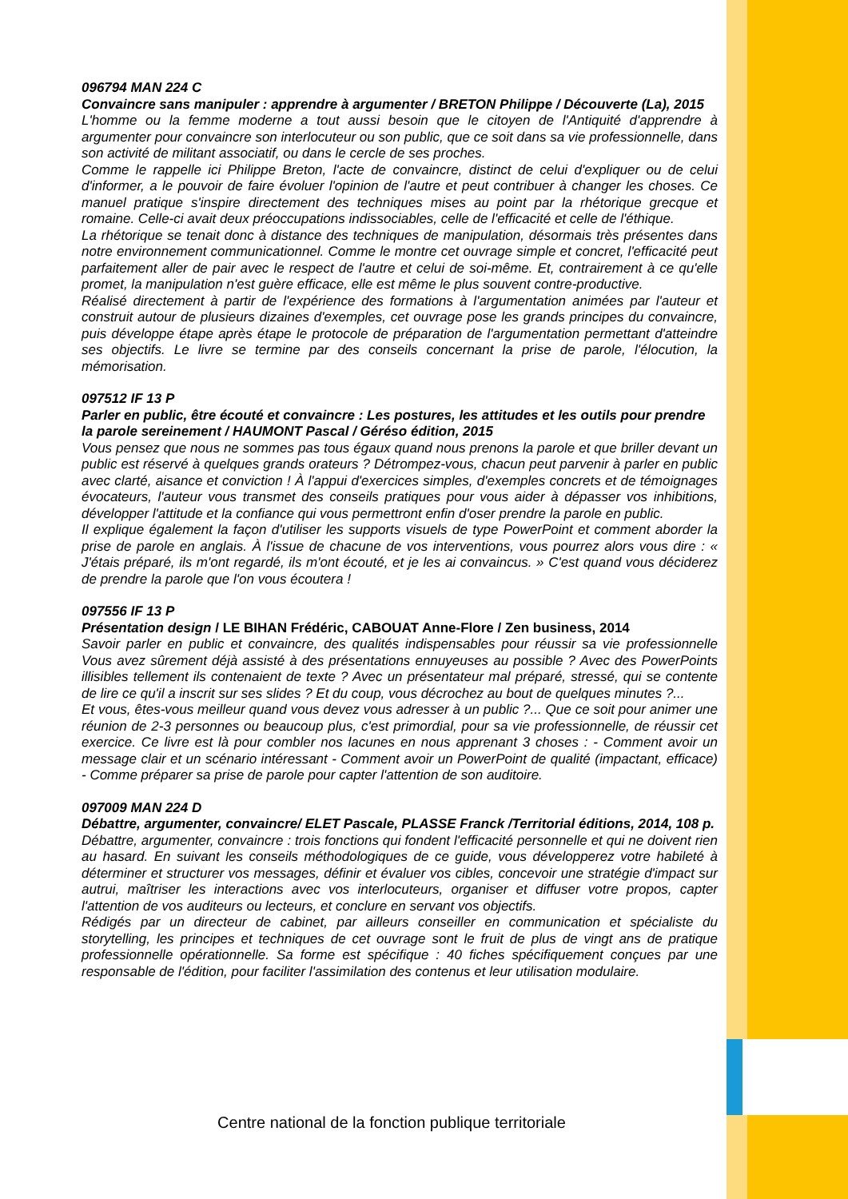096794 MAN 224 C
Convaincre sans manipuler : apprendre à argumenter / BRETON Philippe / Découverte (La), 2015
L'homme ou la femme moderne a tout aussi besoin que le citoyen de l'Antiquité d'apprendre à argumenter pour convaincre son interlocuteur ou son public, que ce soit dans sa vie professionnelle, dans son activité de militant associatif, ou dans le cercle de ses proches.
Comme le rappelle ici Philippe Breton, l'acte de convaincre, distinct de celui d'expliquer ou de celui d'informer, a le pouvoir de faire évoluer l'opinion de l'autre et peut contribuer à changer les choses. Ce manuel pratique s'inspire directement des techniques mises au point par la rhétorique grecque et romaine. Celle-ci avait deux préoccupations indissociables, celle de l'efficacité et celle de l'éthique.
La rhétorique se tenait donc à distance des techniques de manipulation, désormais très présentes dans notre environnement communicationnel. Comme le montre cet ouvrage simple et concret, l'efficacité peut parfaitement aller de pair avec le respect de l'autre et celui de soi-même. Et, contrairement à ce qu'elle promet, la manipulation n'est guère efficace, elle est même le plus souvent contre-productive.
Réalisé directement à partir de l'expérience des formations à l'argumentation animées par l'auteur et construit autour de plusieurs dizaines d'exemples, cet ouvrage pose les grands principes du convaincre, puis développe étape après étape le protocole de préparation de l'argumentation permettant d'atteindre ses objectifs. Le livre se termine par des conseils concernant la prise de parole, l'élocution, la mémorisation.
097512 IF 13 P
Parler en public, être écouté et convaincre : Les postures, les attitudes et les outils pour prendre la parole sereinement / HAUMONT Pascal / Géréso édition, 2015
Vous pensez que nous ne sommes pas tous égaux quand nous prenons la parole et que briller devant un public est réservé à quelques grands orateurs ? Détrompez-vous, chacun peut parvenir à parler en public avec clarté, aisance et conviction ! À l'appui d'exercices simples, d'exemples concrets et de témoignages évocateurs, l'auteur vous transmet des conseils pratiques pour vous aider à dépasser vos inhibitions, développer l'attitude et la confiance qui vous permettront enfin d'oser prendre la parole en public.
Il explique également la façon d'utiliser les supports visuels de type PowerPoint et comment aborder la prise de parole en anglais. À l'issue de chacune de vos interventions, vous pourrez alors vous dire : « J'étais préparé, ils m'ont regardé, ils m'ont écouté, et je les ai convaincus. » C'est quand vous déciderez de prendre la parole que l'on vous écoutera !
097556 IF 13 P
Présentation design / LE BIHAN Frédéric, CABOUAT Anne-Flore / Zen business, 2014
Savoir parler en public et convaincre, des qualités indispensables pour réussir sa vie professionnelle Vous avez sûrement déjà assisté à des présentations ennuyeuses au possible ? Avec des PowerPoints illisibles tellement ils contenaient de texte ? Avec un présentateur mal préparé, stressé, qui se contente de lire ce qu'il a inscrit sur ses slides ? Et du coup, vous décrochez au bout de quelques minutes ?...
Et vous, êtes-vous meilleur quand vous devez vous adresser à un public ?... Que ce soit pour animer une réunion de 2-3 personnes ou beaucoup plus, c'est primordial, pour sa vie professionnelle, de réussir cet exercice. Ce livre est là pour combler nos lacunes en nous apprenant 3 choses : - Comment avoir un message clair et un scénario intéressant - Comment avoir un PowerPoint de qualité (impactant, efficace) - Comme préparer sa prise de parole pour capter l'attention de son auditoire.
097009 MAN 224 D
Débattre, argumenter, convaincre/ ELET Pascale, PLASSE Franck /Territorial éditions, 2014, 108 p.
Débattre, argumenter, convaincre : trois fonctions qui fondent l'efficacité personnelle et qui ne doivent rien au hasard. En suivant les conseils méthodologiques de ce guide, vous développerez votre habileté à déterminer et structurer vos messages, définir et évaluer vos cibles, concevoir une stratégie d'impact sur autrui, maîtriser les interactions avec vos interlocuteurs, organiser et diffuser votre propos, capter l'attention de vos auditeurs ou lecteurs, et conclure en servant vos objectifs.
Rédigés par un directeur de cabinet, par ailleurs conseiller en communication et spécialiste du storytelling, les principes et techniques de cet ouvrage sont le fruit de plus de vingt ans de pratique professionnelle opérationnelle. Sa forme est spécifique : 40 fiches spécifiquement conçues par une responsable de l'édition, pour faciliter l'assimilation des contenus et leur utilisation modulaire.
Centre national de la fonction publique territoriale